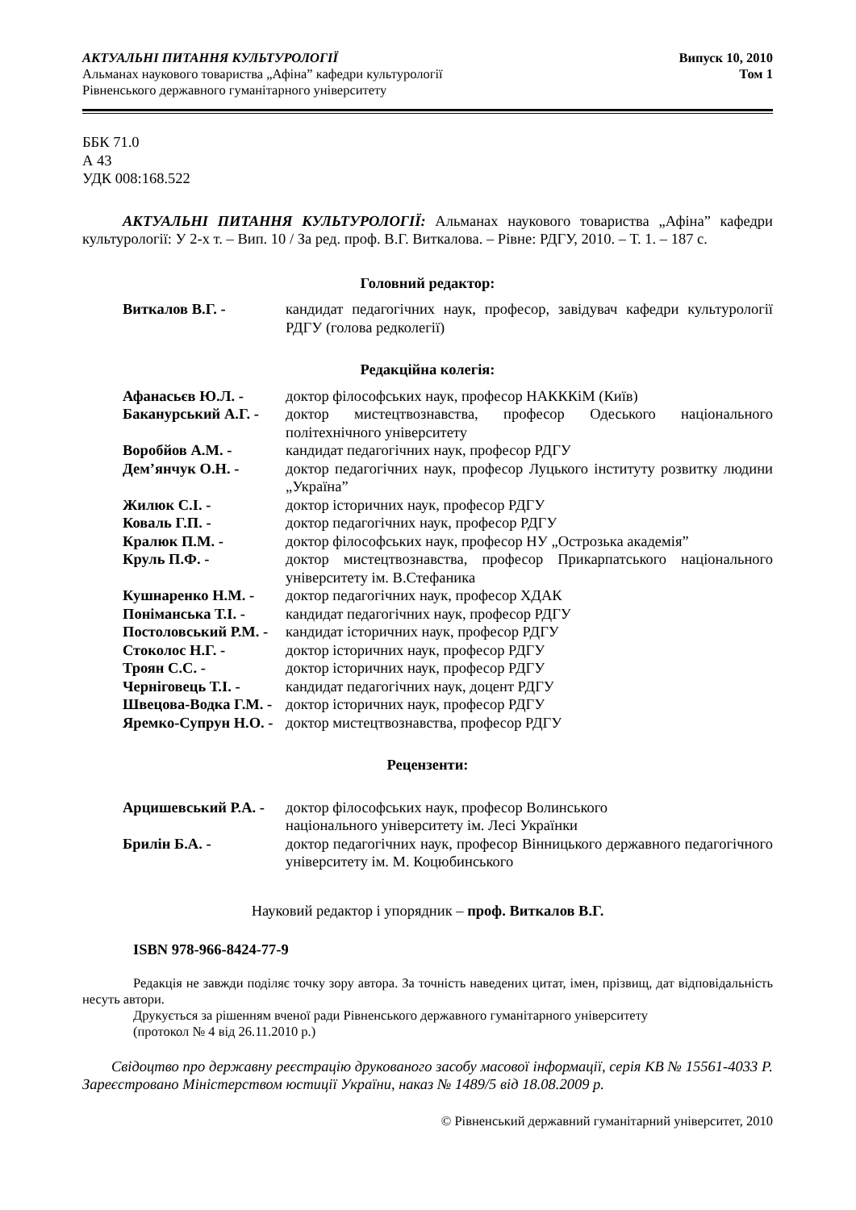АКТУАЛЬНІ ПИТАННЯ КУЛЬТУРОЛОГІЇ
Альманах наукового товариства „Афіна” кафедри культурології
Рівненського державного гуманітарного університету
Випуск 10, 2010
Том 1
ББК 71.0
А 43
УДК 008:168.522
АКТУАЛЬНІ ПИТАННЯ КУЛЬТУРОЛОГІЇ: Альманах наукового товариства „Афіна” кафедри культурології: У 2-х т. – Вип. 10 / За ред. проф. В.Г. Виткалова. – Рівне: РДГУ, 2010. – Т. 1. – 187 с.
Головний редактор:
Виткалов В.Г. - кандидат педагогічних наук, професор, завідувач кафедри культурології РДГУ (голова редколегії)
Редакційна колегія:
Афанасьєв Ю.Л. - доктор філософських наук, професор НАКККіМ (Київ)
Баканурський А.Г. -
доктор мистецтвознавства, професор Одеського національного політехнічного університету
Воробйов А.М. - кандидат педагогічних наук, професор РДГУ
Дем’янчук О.Н. - доктор педагогічних наук, професор Луцького інституту розвитку людини „Україна”
Жилюк С.І. - доктор історичних наук, професор РДГУ
Коваль Г.П. - доктор педагогічних наук, професор РДГУ
Кралюк П.М. - доктор філософських наук, професор НУ „Острозька академія”
Круль П.Ф. - доктор мистецтвознавства, професор Прикарпатського національного університету ім. В.Стефаника
Кушнаренко Н.М. - доктор педагогічних наук, професор ХДАК
Поніманська Т.І. - кандидат педагогічних наук, професор РДГУ
Постоловський Р.М. -
кандидат історичних наук, професор РДГУ
Стоколос Н.Г. - доктор історичних наук, професор РДГУ
Троян С.С. - доктор історичних наук, професор РДГУ
Черніговець Т.І. - кандидат педагогічних наук, доцент РДГУ
Швецова-Водка Г.М. -
доктор історичних наук, професор РДГУ
Яремко-Супрун Н.О. -
доктор мистецтвознавства, професор РДГУ
Рецензенти:
Арцишевський Р.А. -
доктор філософських наук, професор Волинського
національного університету ім. Лесі Українки
Брилін Б.А. - доктор педагогічних наук, професор Вінницького державного педагогічного університету ім. М. Коцюбинського
Науковий редактор і упорядник – проф. Виткалов В.Г.
ISBN 978-966-8424-77-9
Редакція не завжди поділяє точку зору автора. За точність наведених цитат, імен, прізвищ, дат відповідальність несуть автори.
Друкується за рішенням вченої ради Рівненського державного гуманітарного університету
(протокол № 4 від 26.11.2010 р.)
Свідоцтво про державну реєстрацію друкованого засобу масової інформації, серія КВ № 15561-4033 Р. Зареєстровано Міністерством юстиції України, наказ № 1489/5 від 18.08.2009 р.
© Рівненський державний гуманітарний університет, 2010